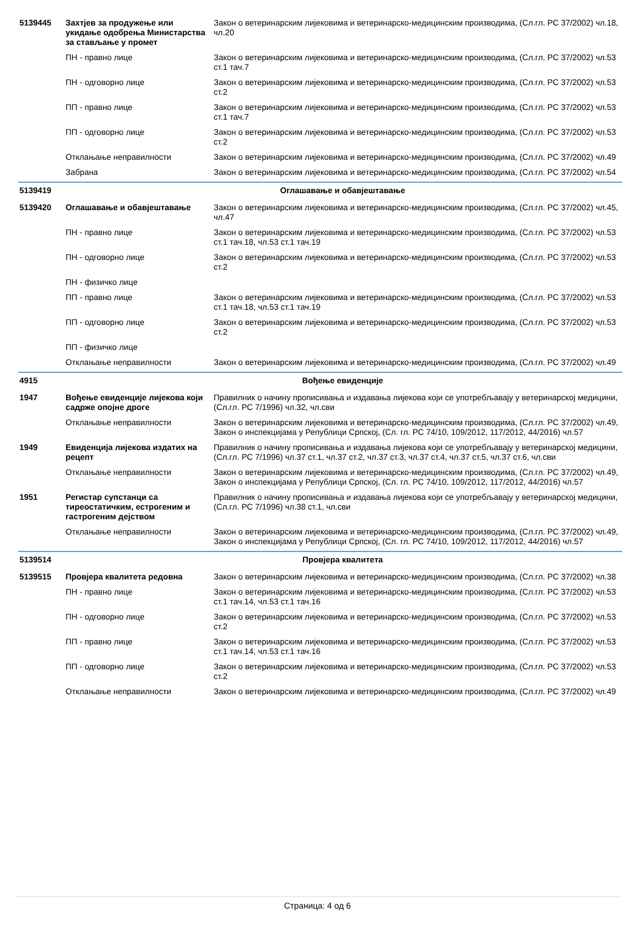| 5139445 | Захтјев за продужење или укидање одобрења Министарства за стављање у промет | Закон о ветеринарским лијековима и ветеринарско-медицинским производима, (Сл.гл. РС 37/2002) чл.18, чл.20 |
| | ПН - правно лице | Закон о ветеринарским лијековима и ветеринарско-медицинским производима, (Сл.гл. РС 37/2002) чл.53 ст.1 тач.7 |
| | ПН - одговорно лице | Закон о ветеринарским лијековима и ветеринарско-медицинским производима, (Сл.гл. РС 37/2002) чл.53 ст.2 |
| | ПП - правно лице | Закон о ветеринарским лијековима и ветеринарско-медицинским производима, (Сл.гл. РС 37/2002) чл.53 ст.1 тач.7 |
| | ПП - одговорно лице | Закон о ветеринарским лијековима и ветеринарско-медицинским производима, (Сл.гл. РС 37/2002) чл.53 ст.2 |
| | Отклањање неправилности | Закон о ветеринарским лијековима и ветеринарско-медицинским производима, (Сл.гл. РС 37/2002) чл.49 |
| | Забрана | Закон о ветеринарским лијековима и ветеринарско-медицинским производима, (Сл.гл. РС 37/2002) чл.54 |
| 5139419 | Оглашавање и обавјештавање | |
| 5139420 | Оглашавање и обавјештавање | Закон о ветеринарским лијековима и ветеринарско-медицинским производима, (Сл.гл. РС 37/2002) чл.45, чл.47 |
| | ПН - правно лице | Закон о ветеринарским лијековима и ветеринарско-медицинским производима, (Сл.гл. РС 37/2002) чл.53 ст.1 тач.18, чл.53 ст.1 тач.19 |
| | ПН - одговорно лице | Закон о ветеринарским лијековима и ветеринарско-медицинским производима, (Сл.гл. РС 37/2002) чл.53 ст.2 |
| | ПН - физичко лице | |
| | ПП - правно лице | Закон о ветеринарским лијековима и ветеринарско-медицинским производима, (Сл.гл. РС 37/2002) чл.53 ст.1 тач.18, чл.53 ст.1 тач.19 |
| | ПП - одговорно лице | Закон о ветеринарским лијековима и ветеринарско-медицинским производима, (Сл.гл. РС 37/2002) чл.53 ст.2 |
| | ПП - физичко лице | |
| | Отклањање неправилности | Закон о ветеринарским лијековима и ветеринарско-медицинским производима, (Сл.гл. РС 37/2002) чл.49 |
| 4915 | Вођење евиденције | |
| 1947 | Вођење евиденције лијекова који садрже опојне дроге | Правилник о начину прописивања и издавања лијекова који се употребљавају у ветеринарској медицини, (Сл.гл. РС 7/1996) чл.32, чл.сви |
| | Отклањање неправилности | Закон о ветеринарским лијековима и ветеринарско-медицинским производима, (Сл.гл. РС 37/2002) чл.49, Закон о инспекцијама у Републици Српској, (Сл. гл. РС 74/10, 109/2012, 117/2012, 44/2016) чл.57 |
| 1949 | Евиденција лијекова издатих на рецепт | Правилник о начину прописивања и издавања лијекова који се употребљавају у ветеринарској медицини, (Сл.гл. РС 7/1996) чл.37 ст.1, чл.37 ст.2, чл.37 ст.3, чл.37 ст.4, чл.37 ст.5, чл.37 ст.6, чл.сви |
| | Отклањање неправилности | Закон о ветеринарским лијековима и ветеринарско-медицинским производима, (Сл.гл. РС 37/2002) чл.49, Закон о инспекцијама у Републици Српској, (Сл. гл. РС 74/10, 109/2012, 117/2012, 44/2016) чл.57 |
| 1951 | Регистар супстанци са тиреостатичким, естрогеним и гастрогеним дејством | Правилник о начину прописивања и издавања лијекова који се употребљавају у ветеринарској медицини, (Сл.гл. РС 7/1996) чл.38 ст.1, чл.сви |
| | Отклањање неправилности | Закон о ветеринарским лијековима и ветеринарско-медицинским производима, (Сл.гл. РС 37/2002) чл.49, Закон о инспекцијама у Републици Српској, (Сл. гл. РС 74/10, 109/2012, 117/2012, 44/2016) чл.57 |
| 5139514 | Провјера квалитета | |
| 5139515 | Провјера квалитета редовна | Закон о ветеринарским лијековима и ветеринарско-медицинским производима, (Сл.гл. РС 37/2002) чл.38 |
| | ПН - правно лице | Закон о ветеринарским лијековима и ветеринарско-медицинским производима, (Сл.гл. РС 37/2002) чл.53 ст.1 тач.14, чл.53 ст.1 тач.16 |
| | ПН - одговорно лице | Закон о ветеринарским лијековима и ветеринарско-медицинским производима, (Сл.гл. РС 37/2002) чл.53 ст.2 |
| | ПП - правно лице | Закон о ветеринарским лијековима и ветеринарско-медицинским производима, (Сл.гл. РС 37/2002) чл.53 ст.1 тач.14, чл.53 ст.1 тач.16 |
| | ПП - одговорно лице | Закон о ветеринарским лијековима и ветеринарско-медицинским производима, (Сл.гл. РС 37/2002) чл.53 ст.2 |
| | Отклањање неправилности | Закон о ветеринарским лијековима и ветеринарско-медицинским производима, (Сл.гл. РС 37/2002) чл.49 |
Страница: 4 од 6